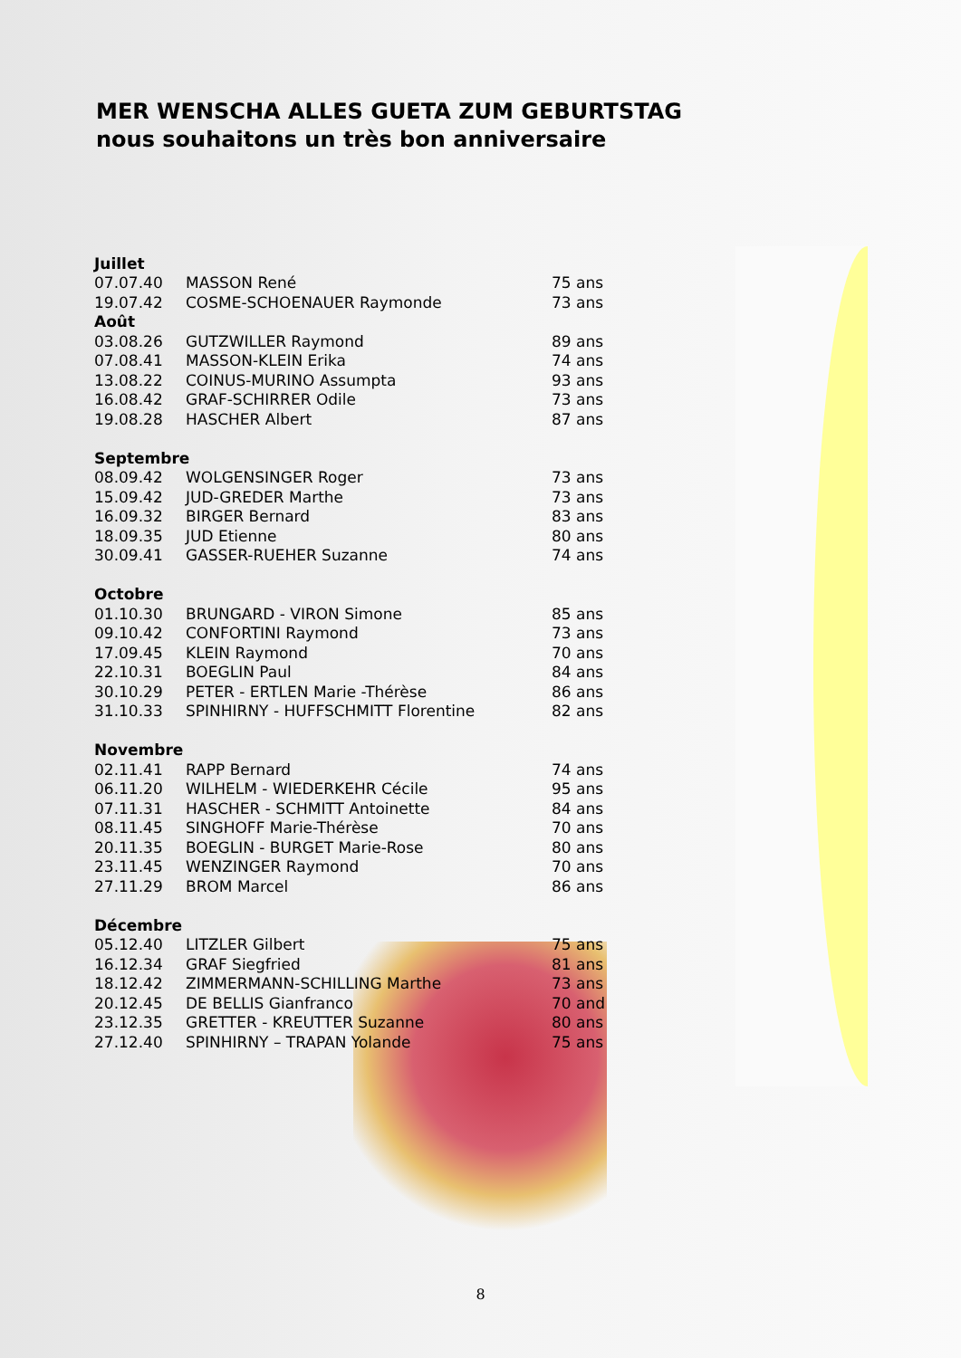MER WENSCHA ALLES GUETA ZUM GEBURTSTAG
nous souhaitons un très bon anniversaire
| Juillet | | |
| --- | --- | --- |
| 07.07.40 | MASSON René | 75 ans |
| 19.07.42 | COSME-SCHOENAUER Raymonde | 73 ans |
| Août | | |
| 03.08.26 | GUTZWILLER Raymond | 89 ans |
| 07.08.41 | MASSON-KLEIN Erika | 74 ans |
| 13.08.22 | COINUS-MURINO Assumpta | 93 ans |
| 16.08.42 | GRAF-SCHIRRER Odile | 73 ans |
| 19.08.28 | HASCHER Albert | 87 ans |
| Septembre | | |
| 08.09.42 | WOLGENSINGER Roger | 73 ans |
| 15.09.42 | JUD-GREDER Marthe | 73 ans |
| 16.09.32 | BIRGER Bernard | 83 ans |
| 18.09.35 | JUD Etienne | 80 ans |
| 30.09.41 | GASSER-RUEHER Suzanne | 74 ans |
| Octobre | | |
| 01.10.30 | BRUNGARD - VIRON Simone | 85 ans |
| 09.10.42 | CONFORTINI Raymond | 73 ans |
| 17.09.45 | KLEIN Raymond | 70 ans |
| 22.10.31 | BOEGLIN Paul | 84 ans |
| 30.10.29 | PETER - ERTLEN Marie -Thérèse | 86 ans |
| 31.10.33 | SPINHIRNY - HUFFSCHMITT Florentine | 82 ans |
| Novembre | | |
| 02.11.41 | RAPP Bernard | 74 ans |
| 06.11.20 | WILHELM - WIEDERKEHR Cécile | 95 ans |
| 07.11.31 | HASCHER - SCHMITT Antoinette | 84 ans |
| 08.11.45 | SINGHOFF Marie-Thérèse | 70 ans |
| 20.11.35 | BOEGLIN - BURGET Marie-Rose | 80 ans |
| 23.11.45 | WENZINGER Raymond | 70 ans |
| 27.11.29 | BROM Marcel | 86 ans |
| Décembre | | |
| 05.12.40 | LITZLER Gilbert | 75 ans |
| 16.12.34 | GRAF Siegfried | 81 ans |
| 18.12.42 | ZIMMERMANN-SCHILLING Marthe | 73 ans |
| 20.12.45 | DE BELLIS Gianfranco | 70 and |
| 23.12.35 | GRETTER - KREUTTER Suzanne | 80 ans |
| 27.12.40 | SPINHIRNY – TRAPAN Yolande | 75 ans |
8